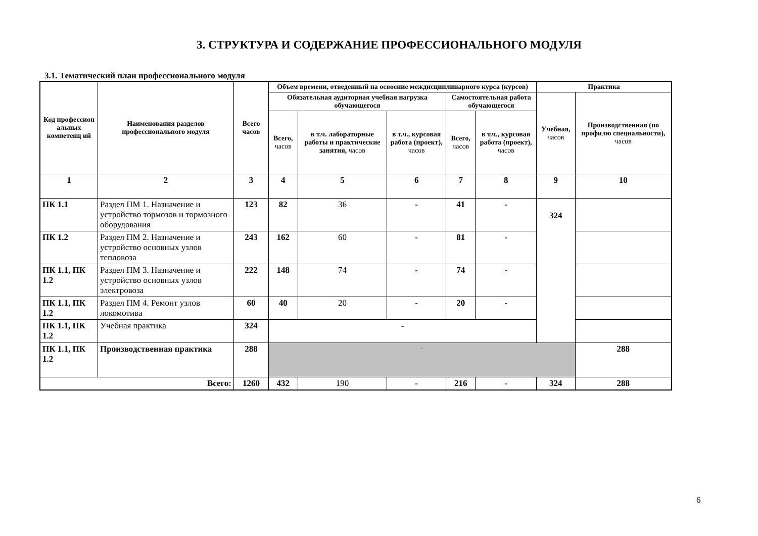3. СТРУКТУРА И СОДЕРЖАНИЕ ПРОФЕССИОНАЛЬНОГО МОДУЛЯ
3.1. Тематический план профессионального модуля
| Код профессион альных компетенц ий | Наименования разделов профессионального модуля | Всего часов | Объем времени, отведенный на освоение междисциплинарного курса (курсов) | | | | | Практика | |
| --- | --- | --- | --- | --- | --- | --- | --- | --- | --- |
| | | | Обязательная аудиторная учебная нагрузка обучающегося | | | Самостоятельная работа обучающегося | | Учебная, часов | Производственная (по профилю специальности), часов |
| | | | Всего, часов | в т.ч. лабораторные работы и практические занятия, часов | в т.ч., курсовая работа (проект), часов | Всего, часов | в т.ч., курсовая работа (проект), часов | | |
| 1 | 2 | 3 | 4 | 5 | 6 | 7 | 8 | 9 | 10 |
| ПК 1.1 | Раздел ПМ 1. Назначение и устройство тормозов и тормозного оборудования | 123 | 82 | 36 | - | 41 | - | 324 | |
| ПК 1.2 | Раздел ПМ 2. Назначение и устройство основных узлов тепловоза | 243 | 162 | 60 | - | 81 | - | | |
| ПК 1.1, ПК 1.2 | Раздел ПМ 3. Назначение и устройство основных узлов электровоза | 222 | 148 | 74 | - | 74 | - | | |
| ПК 1.1, ПК 1.2 | Раздел ПМ 4. Ремонт узлов локомотива | 60 | 40 | 20 | - | 20 | - | | |
| ПК 1.1, ПК 1.2 | Учебная практика | 324 | - | | | | | | |
| ПК 1.1, ПК 1.2 | Производственная практика | 288 | - | | | | | | 288 |
| Всего: | | 1260 | 432 | 190 | - | 216 | - | 324 | 288 |
6